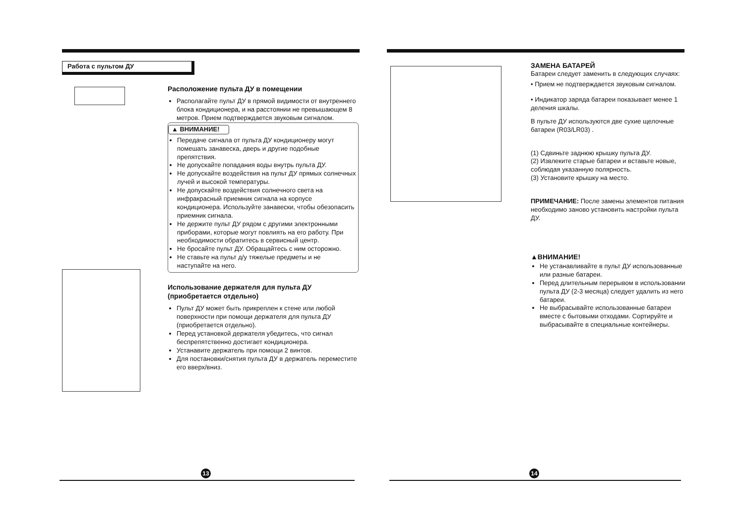Работа с пультом ДУ
Расположение пульта ДУ в помещении
Располагайте пульт ДУ в прямой видимости от внутреннего блока кондиционера, и на расстоянии не превышающем 8 метров. Прием подтверждается звуковым сигналом.
▲ ВНИМАНИЕ!
Передаче сигнала от пульта ДУ кондиционеру могут помешать занавеска, дверь и другие подобные препятствия.
Не допускайте попадания воды внутрь пульта ДУ.
Не допускайте воздействия на пульт ДУ прямых солнечных лучей и высокой температуры.
Не допускайте воздействия солнечного света на инфракрасный приемник сигнала на корпусе кондиционера. Используйте занавески, чтобы обезопасить приемник сигнала.
Не держите пульт ДУ рядом с другими электронными приборами, которые могут повлиять на его работу. При необходимости обратитесь в сервисный центр.
Не бросайте пульт ДУ. Обращайтесь с ним осторожно.
Не ставьте на пульт д/у тяжелые предметы и не наступайте на него.
Использование держателя для пульта ДУ (приобретается отдельно)
Пульт ДУ может быть прикреплен к стене или любой поверхности при помощи держателя для пульта ДУ (приобретается отдельно).
Перед установкой держателя убедитесь, что сигнал беспрепятственно достигает кондиционера.
Устанавите держатель при помощи 2 винтов.
Для постановки/снятия пульта ДУ в держатель переместите его вверх/вниз.
13
ЗАМЕНА БАТАРЕЙ
Батареи следует заменить в следующих случаях:
• Прием не подтверждается звуковым сигналом.
• Индикатор заряда батареи показывает менее 1 деления шкалы.
В пульте ДУ используются две сухие щелочные батареи (R03/LR03) .
(1) Сдвиньте заднюю крышку пульта ДУ.
(2) Извлеките старые батареи и вставьте новые, соблюдая указанную полярность.
(3) Установите крышку на место.
ПРИМЕЧАНИЕ: После замены элементов питания необходимо заново установить настройки пульта ДУ.
▲ВНИМАНИЕ!
Не устанавливайте в пульт ДУ использованные или разные батареи.
Перед длительным перерывом в использовании пульта ДУ (2-3 месяца) следует удалить из него батареи.
Не выбрасывайте использованные батареи вместе с бытовыми отходами. Сортируйте и выбрасывайте в специальные контейнеры.
14